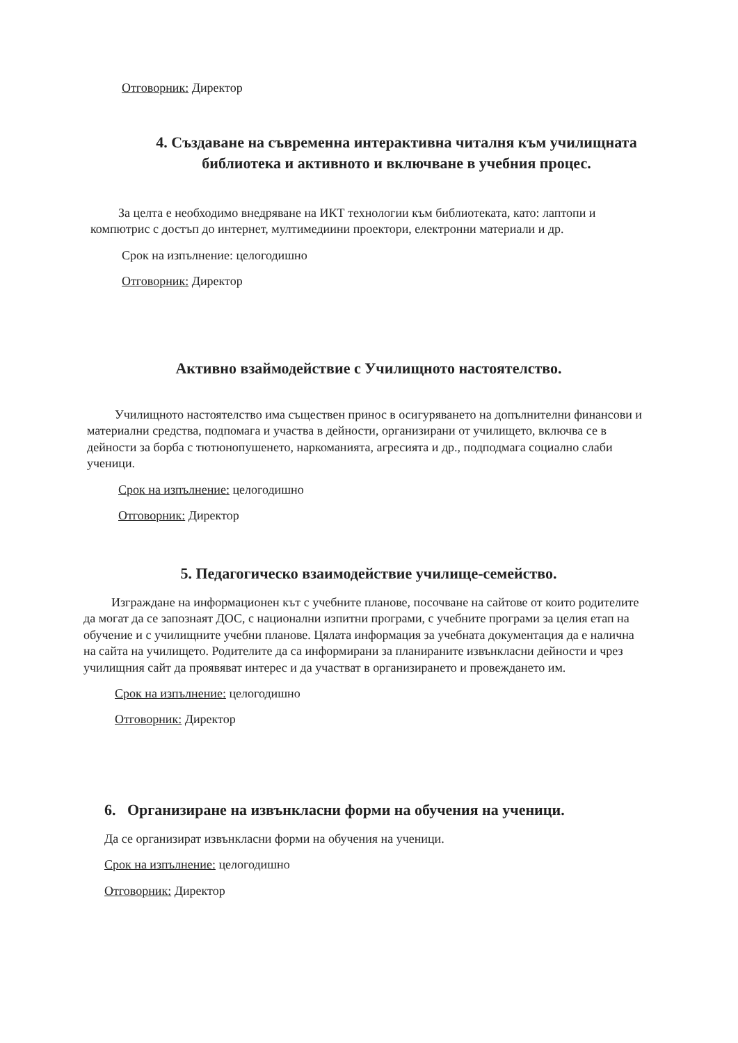Отговорник: Директор
4. Създаване на съвременна интерактивна читалня към училищната библиотека и активното и включване в учебния процес.
За целта е необходимо внедряване на ИКТ технологии към библиотеката, като: лаптопи и компютрис с достъп до интернет, мултимедиини проектори, електронни материали и др.
Срок на изпълнение: целогодишно
Отговорник: Директор
Активно взаймодействие с Училищното настоятелство.
Училищното настоятелство има съществен принос в осигуряването на допълнителни финансови и материални средства, подпомага и участва в дейности, организирани от училището, включва се в дейности за борба с тютюнопушенето, наркоманията, агресията и др., подподмага социално слаби ученици.
Срок на изпълнение: целогодишно
Отговорник: Директор
5. Педагогическо взаимодействие училище-семейство.
Изграждане на информационен кът с учебните планове, посочване на сайтове от които родителите да могат да се запознаят ДОС, с национални изпитни програми, с учебните програми за целия етап на обучение и с училищните учебни планове. Цялата информация за учебната документация да е налична на сайта на училището. Родителите да са информирани за планираните извънкласни дейности и чрез училищния сайт да проявяват интерес и да участват в организирането и провеждането им.
Срок на изпълнение: целогодишно
Отговорник: Директор
6. Организиране на извънкласни форми на обучения на ученици.
Да се организират извънкласни форми на обучения на ученици.
Срок на изпълнение: целогодишно
Отговорник: Директор